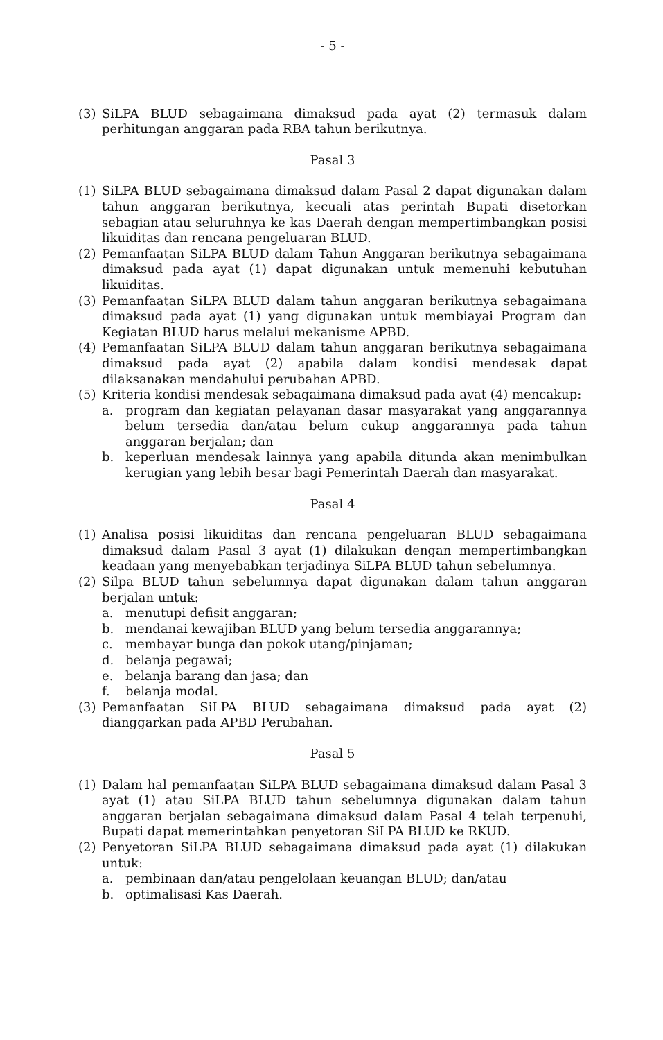- 5 -
(3) SiLPA BLUD sebagaimana dimaksud pada ayat (2) termasuk dalam perhitungan anggaran pada RBA tahun berikutnya.
Pasal 3
(1) SiLPA BLUD sebagaimana dimaksud dalam Pasal 2 dapat digunakan dalam tahun anggaran berikutnya, kecuali atas perintah Bupati disetorkan sebagian atau seluruhnya ke kas Daerah dengan mempertimbangkan posisi likuiditas dan rencana pengeluaran BLUD.
(2) Pemanfaatan SiLPA BLUD dalam Tahun Anggaran berikutnya sebagaimana dimaksud pada ayat (1) dapat digunakan untuk memenuhi kebutuhan likuiditas.
(3) Pemanfaatan SiLPA BLUD dalam tahun anggaran berikutnya sebagaimana dimaksud pada ayat (1) yang digunakan untuk membiayai Program dan Kegiatan BLUD harus melalui mekanisme APBD.
(4) Pemanfaatan SiLPA BLUD dalam tahun anggaran berikutnya sebagaimana dimaksud pada ayat (2) apabila dalam kondisi mendesak dapat dilaksanakan mendahului perubahan APBD.
(5) Kriteria kondisi mendesak sebagaimana dimaksud pada ayat (4) mencakup:
a. program dan kegiatan pelayanan dasar masyarakat yang anggarannya belum tersedia dan/atau belum cukup anggarannya pada tahun anggaran berjalan; dan
b. keperluan mendesak lainnya yang apabila ditunda akan menimbulkan kerugian yang lebih besar bagi Pemerintah Daerah dan masyarakat.
Pasal 4
(1) Analisa posisi likuiditas dan rencana pengeluaran BLUD sebagaimana dimaksud dalam Pasal 3 ayat (1) dilakukan dengan mempertimbangkan keadaan yang menyebabkan terjadinya SiLPA BLUD tahun sebelumnya.
(2) Silpa BLUD tahun sebelumnya dapat digunakan dalam tahun anggaran berjalan untuk:
a. menutupi defisit anggaran;
b. mendanai kewajiban BLUD yang belum tersedia anggarannya;
c. membayar bunga dan pokok utang/pinjaman;
d. belanja pegawai;
e. belanja barang dan jasa; dan
f. belanja modal.
(3) Pemanfaatan SiLPA BLUD sebagaimana dimaksud pada ayat (2) dianggarkan pada APBD Perubahan.
Pasal 5
(1) Dalam hal pemanfaatan SiLPA BLUD sebagaimana dimaksud dalam Pasal 3 ayat (1) atau SiLPA BLUD tahun sebelumnya digunakan dalam tahun anggaran berjalan sebagaimana dimaksud dalam Pasal 4 telah terpenuhi, Bupati dapat memerintahkan penyetoran SiLPA BLUD ke RKUD.
(2) Penyetoran SiLPA BLUD sebagaimana dimaksud pada ayat (1) dilakukan untuk:
a. pembinaan dan/atau pengelolaan keuangan BLUD; dan/atau
b. optimalisasi Kas Daerah.